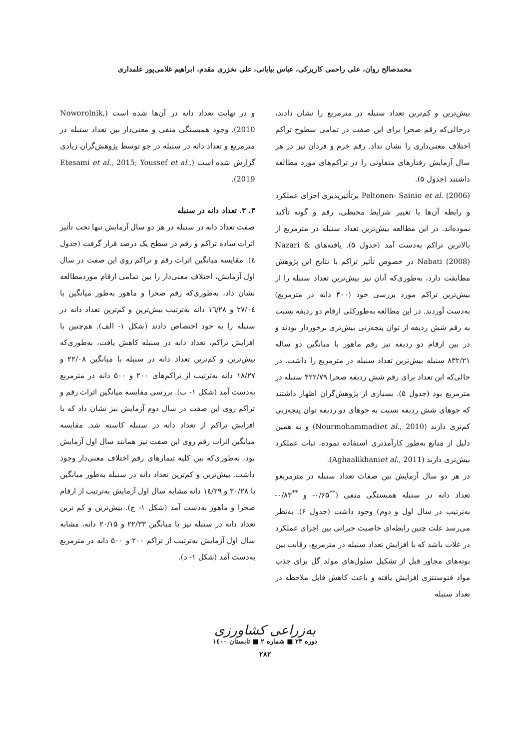محمدصالح روان، علی راحمی کاریزکی، عباس بیابانی، علی نخزری مقدم، ابراهیم غلامی‌پور علمداری
بیش‌ترین و کم‌ترین تعداد سنبله در مترمربع را نشان دادند، درحالی‌که رقم صحرا برای این صفت در تمامی سطوح تراکم اختلاف معنی‌داری را نشان نداد. رقم خرم و فردان نیز در هر سال آزمایش رفتارهای متفاوتی را در تراکم‌های مورد مطالعه داشتند (جدول ۵).
Peltonen- Sainio et al. (2006) برتأثیرپذیری اجزای عملکرد و رابطه آن‌ها با تغییر شرایط محیطی، رقم و گونه تأکید نموده‌اند. در این مطالعه بیش‌ترین تعداد سنبله در مترمربع از بالاترین تراکم به‌دست آمد (جدول ۵). یافته‌های Nazari & Nabati (2008) در خصوص تأثیر تراکم با نتایج این پژوهش مطابقت دارد، به‌طوری‌که آنان نیز بیش‌ترین تعداد سنبله را از بیش‌ترین تراکم مورد بررسی خود (۴۰۰ دانه در مترمربع) به‌دست آوردند. در این مطالعه به‌طورکلی ارقام دو ردیفه نسبت به رقم شش ردیفه از توان پنجه‌زنی بیش‌تری برخوردار بودند و در بین ارقام دو ردیفه نیز رقم ماهور با میانگین دو ساله ۸۳۲/۲۱ سنبله بیش‌ترین تعداد سنبله در مترمربع را داشت. در حالی‌که این تعداد برای رقم شش ردیفه صحرا ۴۲۲/۷۹ سنبله در مترمربع بود (جدول ۵). بسیاری از پژوهش‌گران اظهار داشتند که جوهای شش ردیفه نسبت به جوهای دو ردیفه توان پنجه‌زنی کم‌تری دارند (Nourmohammadiet al., 2010) و به همین دلیل از منابع به‌طور کارآمدتری استفاده نموده، ثبات عملکرد بیش‌تری دارند (Aghaalikhaniet al., 2011).
در هر دو سال آزمایش بین صفات تعداد سنبله در مترمربعو تعداد دانه در سنبله همبستگی منفی (<sup>**</sup>۰/۶۵- و <sup>**</sup>۰/۸۳- به‌ترتیب در سال اول و دوم) وجود داشت (جدول ۶). به‌نظر می‌رسد علت چنین رابطه‌ای خاصیت جبرانی بین اجزای عملکرد در غلات باشد که با افزایش تعداد سنبله در مترمربع، رقابت بین بوته‌های مجاور قبل از تشکیل سلول‌های مولد گل برای جذب مواد فتوسنتزی افزایش یافته و باعث کاهش قابل ملاحظه در تعداد سنبله
و در نهایت تعداد دانه در آن‌ها شده است (Noworolnik, 2010). وجود همبستگی منفی و معنی‌دار بین تعداد سنبله در مترمربع و تعداد دانه در سنبله در جو توسط پژوهش‌گران زیادی گزارش شده است (Etesami et al., 2015; Youssef et al., 2019).
۳. ۳. تعداد دانه در سنبله
صفت تعداد دانه در سنبله در هر دو سال آزمایش تنها تحت تأثیر اثرات ساده تراکم و رقم در سطح یک درصد قرار گرفت (جدول ٤). مقایسه میانگین اثرات رقم و تراکم روی این صفت در سال اول آزمایش، اختلاف معنی‌دار را بین تمامی ارقام موردمطالعه نشان داد، به‌طوری‌که رقم صحرا و ماهور به‌طور میانگین با ۲۷/۰٤ و ۱٦/۲۸ دانه به‌ترتیب بیش‌ترین و کم‌ترین تعداد دانه در سنبله را به خود اختصاص دادند (شکل ۱- الف). هم‌چنین با افزایش تراکم، تعداد دانه در سنبله کاهش یافت، به‌طوری‌که بیش‌ترین و کم‌ترین تعداد دانه در سنبله با میانگین ۲۲/۰۸ و ۱۸/۲۷ دانه به‌ترتیب از تراکم‌های ۲۰۰ و ۵۰۰ دانه در مترمربع به‌دست آمد (شکل ۱- ب). بررسی مقایسه میانگین اثرات رقم و تراکم روی این صفت در سال دوم آزمایش نیز نشان داد که با افزایش تراکم از تعداد دانه در سنبله کاسته شد. مقایسه میانگین اثرات رقم روی این صفت نیز همانند سال اول آزمایش بود، به‌طوری‌که بین کلیه تیمارهای رقم اختلاف معنی‌دار وجود داشت. بیش‌ترین و کم‌ترین تعداد دانه در سنبله به‌طور میانگین با ۳۰/۲۸ و ۱٤/۲۹ دانه مشابه سال اول آزمایش به‌ترتیب از ارقام صحرا و ماهور به‌دست آمد (شکل ۱- ج). بیش‌ترین و کم ترین تعداد دانه در سنبله نیز با میانگین ۲۲/۳۳ و ۲۰/۱۵ دانه، مشابه سال اول آزمایش به‌ترتیب از تراکم ۲۰۰ و ۵۰۰ دانه در مترمربع به‌دست آمد (شکل ۱- د).
به‌زراعی کشاورزی
دوره ۲۳ ■ شماره ۲ ■ تابستان ۱٤۰۰
۲۸۲